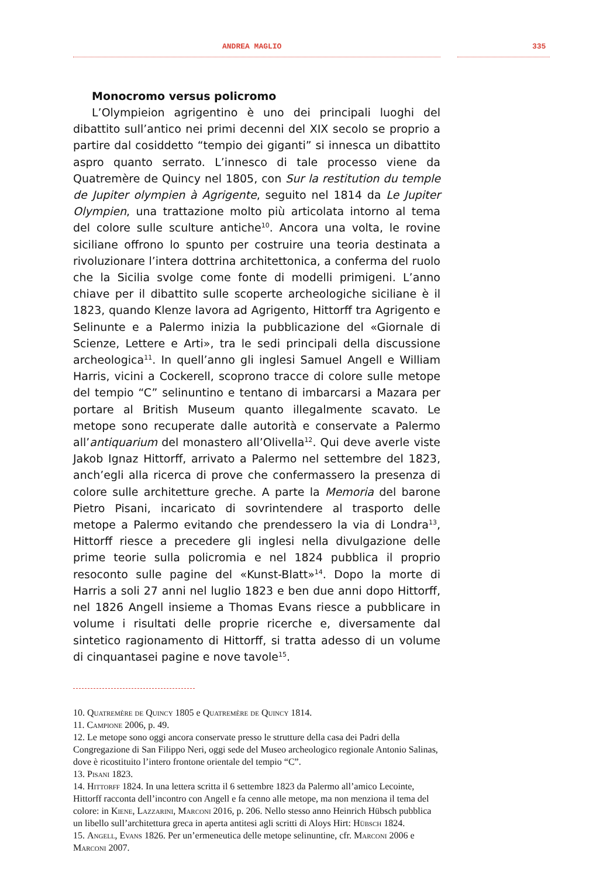ANDREA MAGLIO 335
Monocromo versus policromo
L’Olympieion agrigentino è uno dei principali luoghi del dibattito sull’antico nei primi decenni del XIX secolo se proprio a partire dal cosiddetto “tempio dei giganti” si innesca un dibattito aspro quanto serrato. L’innesco di tale processo viene da Quatremère de Quincy nel 1805, con Sur la restitution du temple de Jupiter olympien à Agrigente, seguito nel 1814 da Le Jupiter Olympien, una trattazione molto più articolata intorno al tema del colore sulle sculture antiche<sup>10</sup>. Ancora una volta, le rovine siciliane offrono lo spunto per costruire una teoria destinata a rivoluzionare l’intera dottrina architettonica, a conferma del ruolo che la Sicilia svolge come fonte di modelli primigeni. L’anno chiave per il dibattito sulle scoperte archeologiche siciliane è il 1823, quando Klenze lavora ad Agrigento, Hittorff tra Agrigento e Selinunte e a Palermo inizia la pubblicazione del «Giornale di Scienze, Lettere e Arti», tra le sedi principali della discussione archeologica<sup>11</sup>. In quell’anno gli inglesi Samuel Angell e William Harris, vicini a Cockerell, scoprono tracce di colore sulle metope del tempio “C” selinuntino e tentano di imbarcarsi a Mazara per portare al British Museum quanto illegalmente scavato. Le metope sono recuperate dalle autorità e conservate a Palermo all’antiquarium del monastero all’Olivella<sup>12</sup>. Qui deve averle viste Jakob Ignaz Hittorff, arrivato a Palermo nel settembre del 1823, anch’egli alla ricerca di prove che confermassero la presenza di colore sulle architetture greche. A parte la Memoria del barone Pietro Pisani, incaricato di sovrintendere al trasporto delle metope a Palermo evitando che prendessero la via di Londra<sup>13</sup>, Hittorff riesce a precedere gli inglesi nella divulgazione delle prime teorie sulla policromia e nel 1824 pubblica il proprio resoconto sulle pagine del «Kunst-Blatt»<sup>14</sup>. Dopo la morte di Harris a soli 27 anni nel luglio 1823 e ben due anni dopo Hittorff, nel 1826 Angell insieme a Thomas Evans riesce a pubblicare in volume i risultati delle proprie ricerche e, diversamente dal sintetico ragionamento di Hittorff, si tratta adesso di un volume di cinquantasei pagine e nove tavole<sup>15</sup>.
10. Quatremère de Quincy 1805 e Quatremère de Quincy 1814.
11. Campione 2006, p. 49.
12. Le metope sono oggi ancora conservate presso le strutture della casa dei Padri della Congregazione di San Filippo Neri, oggi sede del Museo archeologico regionale Antonio Salinas, dove è ricostituito l’intero frontone orientale del tempio “C”.
13. Pisani 1823.
14. Hittorff 1824. In una lettera scritta il 6 settembre 1823 da Palermo all’amico Lecointe, Hittorff racconta dell’incontro con Angell e fa cenno alle metope, ma non menziona il tema del colore: in Kiene, Lazzarini, Marconi 2016, p. 206. Nello stesso anno Heinrich Hübsch pubblica un libello sull’architettura greca in aperta antitesi agli scritti di Aloys Hirt: Hübsch 1824.
15. Angell, Evans 1826. Per un’ermeneutica delle metope selinuntine, cfr. Marconi 2006 e Marconi 2007.